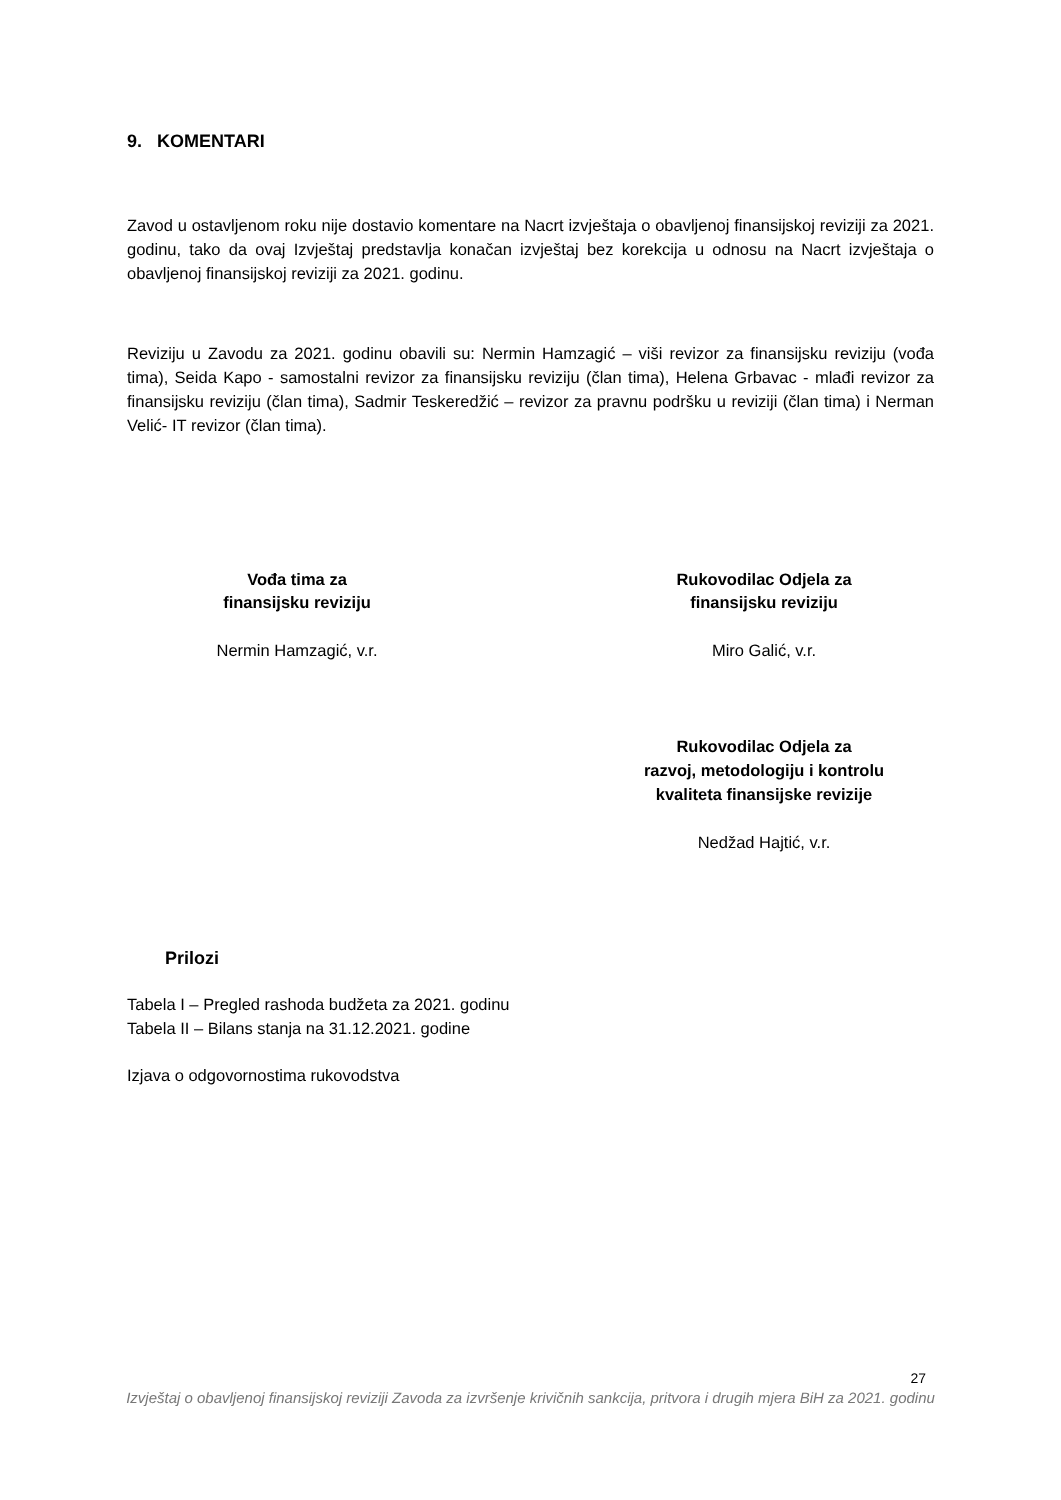9. KOMENTARI
Zavod u ostavljenom roku nije dostavio komentare na Nacrt izvještaja o obavljenoj finansijskoj reviziji za 2021. godinu, tako da ovaj Izvještaj predstavlja konačan izvještaj bez korekcija u odnosu na Nacrt izvještaja o obavljenoj finansijskoj reviziji za 2021. godinu.
Reviziju u Zavodu za 2021. godinu obavili su: Nermin Hamzagić – viši revizor za finansijsku reviziju (vođa tima), Seida Kapo - samostalni revizor za finansijsku reviziju (član tima), Helena Grbavac - mlađi revizor za finansijsku reviziju (član tima), Sadmir Teskeredžić – revizor za pravnu podršku u reviziji (član tima) i Nerman Velić- IT revizor (član tima).
Vođa tima za
finansijsku reviziju
Nermin Hamzagić, v.r.
Rukovodilac Odjela za
finansijsku reviziju
Miro Galić, v.r.
Rukovodilac Odjela za
razvoj, metodologiju i kontrolu
kvaliteta finansijske revizije
Nedžad Hajtić, v.r.
Prilozi
Tabela I – Pregled rashoda budžeta za 2021. godinu
Tabela II – Bilans stanja na 31.12.2021. godine
Izjava o odgovornostima rukovodstva
27
Izvještaj o obavljenoj finansijskoj reviziji Zavoda za izvršenje krivičnih sankcija, pritvora i drugih mjera BiH za 2021. godinu